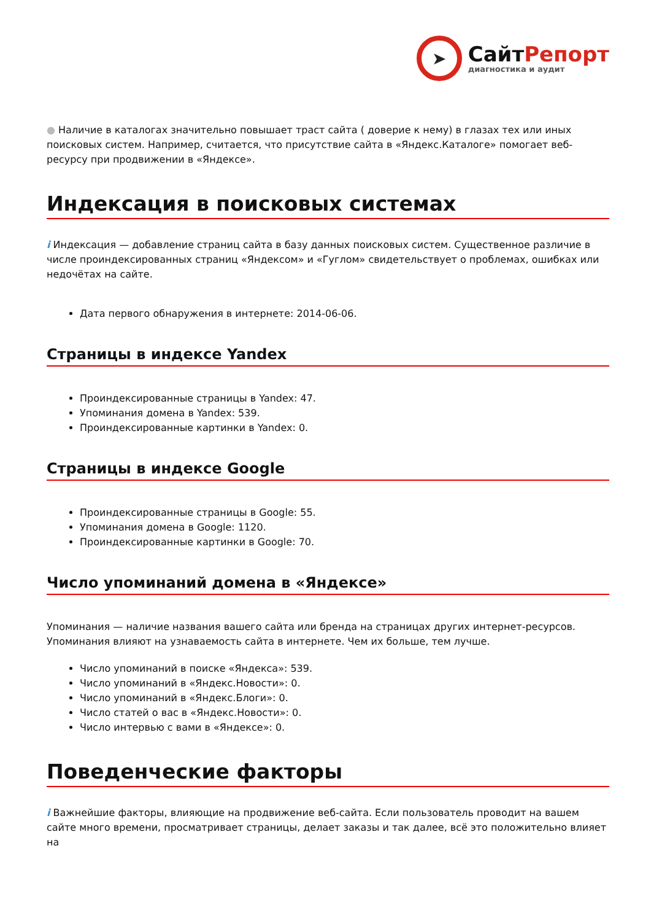➤
СайтРепорт
диагностика и аудит
● Наличие в каталогах значительно повышает траст сайта ( доверие к нему) в глазах тех или иных поисковых систем. Например, считается, что присутствие сайта в «Яндекс.Каталоге» помогает веб-ресурсу при продвижении в «Яндексе».
Индексация в поисковых системах
i Индексация — добавление страниц сайта в базу данных поисковых систем. Существенное различие в числе проиндексированных страниц «Яндексом» и «Гуглом» свидетельствует о проблемах, ошибках или недочётах на сайте.
Дата первого обнаружения в интернете: 2014-06-06.
Страницы в индексе Yandex
Проиндексированные страницы в Yandex: 47.
Упоминания домена в Yandex: 539.
Проиндексированные картинки в Yandex: 0.
Страницы в индексе Google
Проиндексированные страницы в Google: 55.
Упоминания домена в Google: 1120.
Проиндексированные картинки в Google: 70.
Число упоминаний домена в «Яндексе»
Упоминания — наличие названия вашего сайта или бренда на страницах других интернет-ресурсов. Упоминания влияют на узнаваемость сайта в интернете. Чем их больше, тем лучше.
Число упоминаний в поиске «Яндекса»: 539.
Число упоминаний в «Яндекс.Новости»: 0.
Число упоминаний в «Яндекс.Блоги»: 0.
Число статей о вас в «Яндекс.Новости»: 0.
Число интервью с вами в «Яндексе»: 0.
Поведенческие факторы
i Важнейшие факторы, влияющие на продвижение веб-сайта. Если пользователь проводит на вашем сайте много времени, просматривает страницы, делает заказы и так далее, всё это положительно влияет на